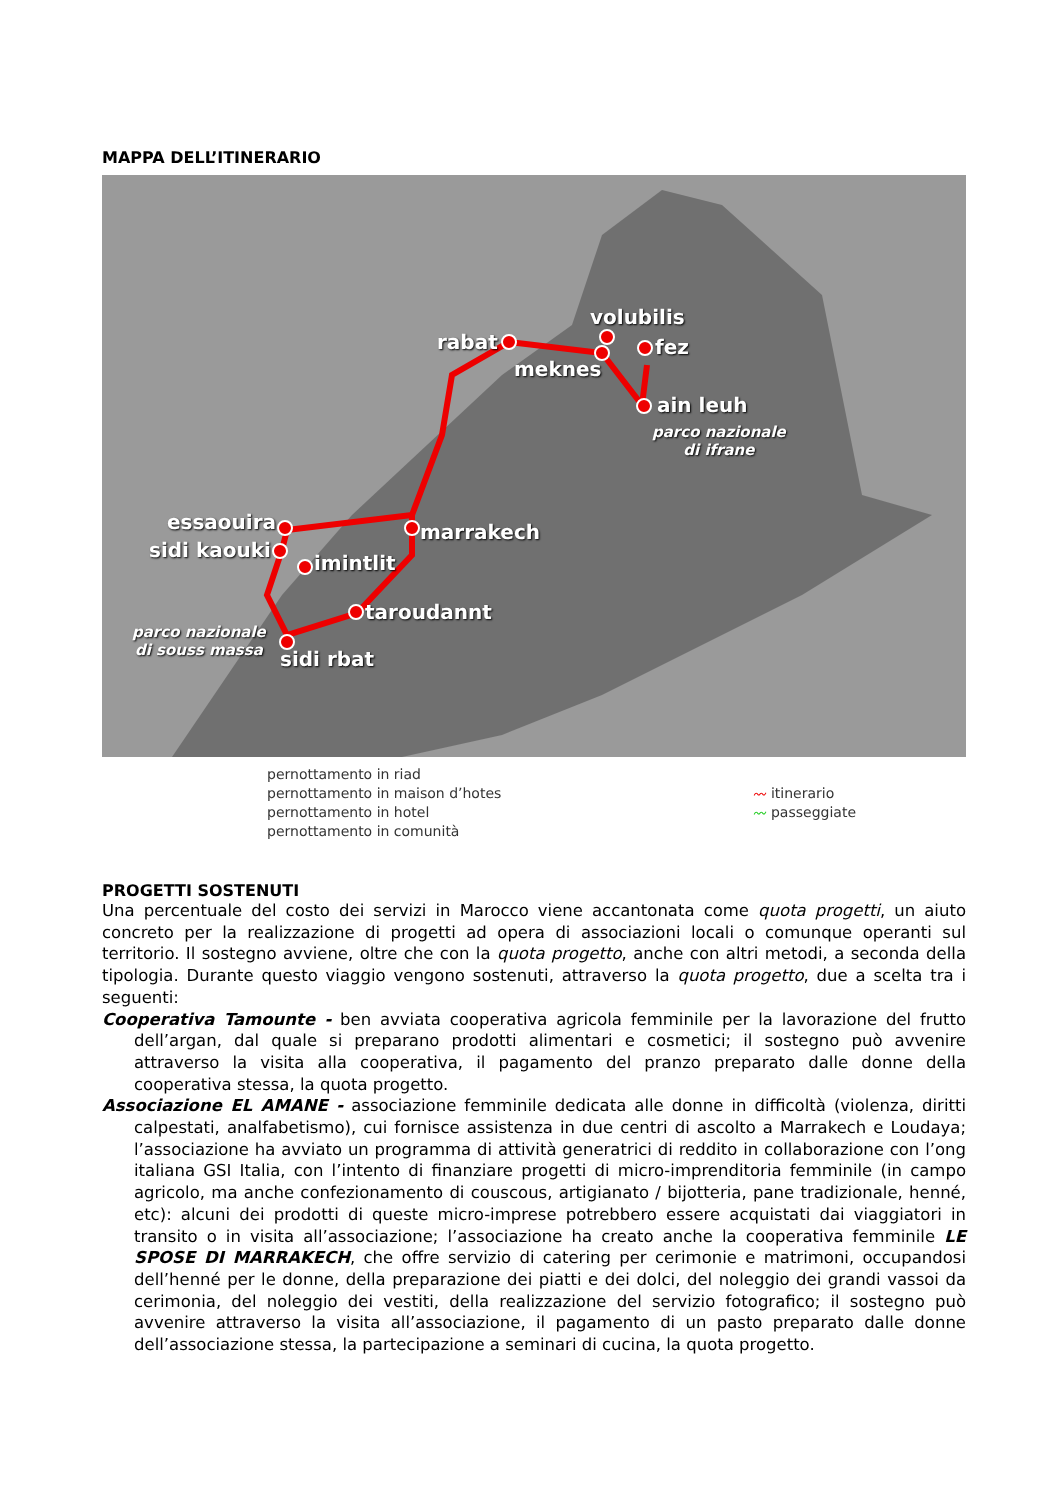MAPPA DELL’ITINERARIO
rabat
volubilis
fez
meknes
ain leuh
parco nazionale
di ifrane
essaouira marrakech
sidi kaouki
imintlit
taroudannt
parco nazionale
di souss massa sidi rbat
pernottamento in riad
pernottamento in maison d’hotes
pernottamento in hotel
pernottamento in comunità
〰 itinerario
〰 passeggiate
PROGETTI SOSTENUTI
Una percentuale del costo dei servizi in Marocco viene accantonata come quota progetti, un aiuto concreto per la realizzazione di progetti ad opera di associazioni locali o comunque operanti sul territorio. Il sostegno avviene, oltre che con la quota progetto, anche con altri metodi, a seconda della tipologia. Durante questo viaggio vengono sostenuti, attraverso la quota progetto, due a scelta tra i seguenti:
Cooperativa Tamounte - ben avviata cooperativa agricola femminile per la lavorazione del frutto dell’argan, dal quale si preparano prodotti alimentari e cosmetici; il sostegno può avvenire attraverso la visita alla cooperativa, il pagamento del pranzo preparato dalle donne della cooperativa stessa, la quota progetto.
Associazione EL AMANE - associazione femminile dedicata alle donne in difficoltà (violenza, diritti calpestati, analfabetismo), cui fornisce assistenza in due centri di ascolto a Marrakech e Loudaya; l’associazione ha avviato un programma di attività generatrici di reddito in collaborazione con l’ong italiana GSI Italia, con l’intento di finanziare progetti di micro-imprenditoria femminile (in campo agricolo, ma anche confezionamento di couscous, artigianato / bijotteria, pane tradizionale, henné, etc): alcuni dei prodotti di queste micro-imprese potrebbero essere acquistati dai viaggiatori in transito o in visita all’associazione; l’associazione ha creato anche la cooperativa femminile LE SPOSE DI MARRAKECH, che offre servizio di catering per cerimonie e matrimoni, occupandosi dell’henné per le donne, della preparazione dei piatti e dei dolci, del noleggio dei grandi vassoi da cerimonia, del noleggio dei vestiti, della realizzazione del servizio fotografico; il sostegno può avvenire attraverso la visita all’associazione, il pagamento di un pasto preparato dalle donne dell’associazione stessa, la partecipazione a seminari di cucina, la quota progetto.